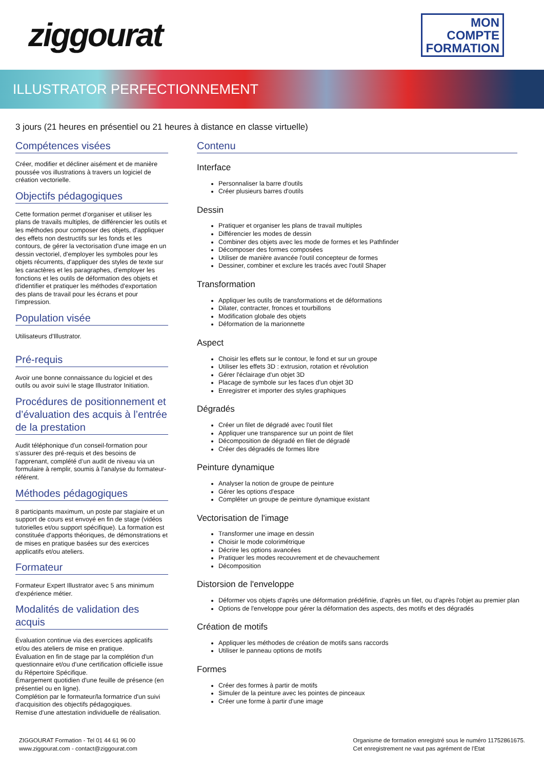ziggourat
MON
COMPTE
FORMATION
ILLUSTRATOR PERFECTIONNEMENT
3 jours (21 heures en présentiel ou 21 heures à distance en classe virtuelle)
Compétences visées
Créer, modifier et décliner aisément et de manière poussée vos illustrations à travers un logiciel de création vectorielle.
Objectifs pédagogiques
Cette formation permet d'organiser et utiliser les plans de travails multiples, de différencier les outils et les méthodes pour composer des objets, d'appliquer des effets non destructifs sur les fonds et les contours, de gérer la vectorisation d'une image en un dessin vectoriel, d'employer les symboles pour les objets récurrents, d'appliquer des styles de texte sur les caractères et les paragraphes, d'employer les fonctions et les outils de déformation des objets et d'identifier et pratiquer les méthodes d'exportation des plans de travail pour les écrans et pour l'impression.
Population visée
Utilisateurs d'Illustrator.
Pré-requis
Avoir une bonne connaissance du logiciel et des outils ou avoir suivi le stage Illustrator Initiation.
Procédures de positionnement et d’évaluation des acquis à l’entrée de la prestation
Audit téléphonique d'un conseil-formation pour s'assurer des pré-requis et des besoins de l'apprenant, complété d’un audit de niveau via un formulaire à remplir, soumis à l'analyse du formateur-référent.
Méthodes pédagogiques
8 participants maximum, un poste par stagiaire et un support de cours est envoyé en fin de stage (vidéos tutorielles et/ou support spécifique). La formation est constituée d'apports théoriques, de démonstrations et de mises en pratique basées sur des exercices applicatifs et/ou ateliers.
Formateur
Formateur Expert Illustrator avec 5 ans minimum d'expérience métier.
Modalités de validation des acquis
Évaluation continue via des exercices applicatifs et/ou des ateliers de mise en pratique.
Évaluation en fin de stage par la complétion d'un questionnaire et/ou d'une certification officielle issue du Répertoire Spécifique.
Émargement quotidien d'une feuille de présence (en présentiel ou en ligne).
Complétion par le formateur/la formatrice d'un suivi d'acquisition des objectifs pédagogiques.
Remise d'une attestation individuelle de réalisation.
Contenu
Interface
Personnaliser la barre d'outils
Créer plusieurs barres d'outils
Dessin
Pratiquer et organiser les plans de travail multiples
Différencier les modes de dessin
Combiner des objets avec les mode de formes et les Pathfinder
Décomposer des formes composées
Utiliser de manière avancée l'outil concepteur de formes
Dessiner, combiner et exclure les tracés avec l'outil Shaper
Transformation
Appliquer les outils de transformations et de déformations
Dilater, contracter, fronces et tourbillons
Modification globale des objets
Déformation de la marionnette
Aspect
Choisir les effets sur le contour, le fond et sur un groupe
Utiliser les effets 3D : extrusion, rotation et révolution
Gérer l'éclairage d'un objet 3D
Placage de symbole sur les faces d'un objet 3D
Enregistrer et importer des styles graphiques
Dégradés
Créer un filet de dégradé avec l'outil filet
Appliquer une transparence sur un point de filet
Décomposition de dégradé en filet de dégradé
Créer des dégradés de formes libre
Peinture dynamique
Analyser la notion de groupe de peinture
Gérer les options d'espace
Compléter un groupe de peinture dynamique existant
Vectorisation de l'image
Transformer une image en dessin
Choisir le mode colorimétrique
Décrire les options avancées
Pratiquer les modes recouvrement et de chevauchement
Décomposition
Distorsion de l'enveloppe
Déformer vos objets d'après une déformation prédéfinie, d'après un filet, ou d'après l'objet au premier plan
Options de l'enveloppe pour gérer la déformation des aspects, des motifs et des dégradés
Création de motifs
Appliquer les méthodes de création de motifs sans raccords
Utiliser le panneau options de motifs
Formes
Créer des formes à partir de motifs
Simuler de la peinture avec les pointes de pinceaux
Créer une forme à partir d'une image
ZIGGOURAT Formation - Tel 01 44 61 96 00
www.ziggourat.com - contact@ziggourat.com
Organisme de formation enregistré sous le numéro 11752861675.
Cet enregistrement ne vaut pas agrément de l’Etat